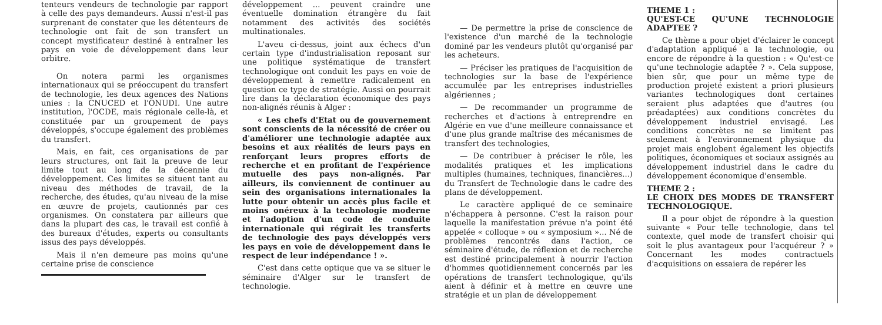tenteurs vendeurs de technologie par rapport à celle des pays demandeurs. Aussi n'est-il pas surprenant de constater que les détenteurs de technologie ont fait de son transfert un concept mystificateur destiné à entraîner les pays en voie de développement dans leur orbitre.
On notera parmi les organismes internationaux qui se préoccupent du transfert de technologie, les deux agences des Nations unies : la CNUCED et l'ONUDI. Une autre institution, l'OCDE, mais régionale celle-là, et constituée par un groupement de pays développés, s'occupe également des problèmes du transfert.
Mais, en fait, ces organisations de par leurs structures, ont fait la preuve de leur limite tout au long de la décennie du développement. Ces limites se situent tant au niveau des méthodes de travail, de la recherche, des études, qu'au niveau de la mise en œuvre de projets, cautionnés par ces organismes. On constatera par ailleurs que dans la plupart des cas, le travail est confié à des bureaux d'études, experts ou consultants issus des pays développés.
Mais il n'en demeure pas moins qu'une certaine prise de conscience
développement ... peuvent craindre une éventuelle domination étrangère du fait notamment des activités des sociétés multinationales.
L'aveu ci-dessus, joint aux échecs d'un certain type d'industrialisation reposant sur une politique systématique de transfert technologique ont conduit les pays en voie de développement à remettre radicalement en question ce type de stratégie. Aussi on pourrait lire dans la déclaration économique des pays non-alignés réunis à Alger :
« Les chefs d'Etat ou de gouvernement sont conscients de la nécessité de créer ou d'améliorer une technologie adaptée aux besoins et aux réalités de leurs pays en renforçant leurs propres efforts de recherche et en profitant de l'expérience mutuelle des pays non-alignés. Par ailleurs, ils conviennent de continuer au sein des organisations internationales la lutte pour obtenir un accès plus facile et moins onéreux à la technologie moderne et l'adoption d'un code de conduite internationale qui régirait les transferts de technologie des pays développés vers les pays en voie de développement dans le respect de leur indépendance ! ».
C'est dans cette optique que va se situer le séminaire d'Alger sur le transfert de technologie.
— De permettre la prise de conscience de l'existence d'un marché de la technologie dominé par les vendeurs plutôt qu'organisé par les acheteurs.
— Préciser les pratiques de l'acquisition de technologies sur la base de l'expérience accumulée par les entreprises industrielles algériennes ;
— De recommander un programme de recherches et d'actions à entreprendre en Algérie en vue d'une meilleure connaissance et d'une plus grande maîtrise des mécanismes de transfert des technologies,
— De contribuer à préciser le rôle, les modalités pratiques et les implications multiples (humaines, techniques, financières...) du Transfert de Technologie dans le cadre des plans de développement.
Le caractère appliqué de ce seminaire n'échappera à personne. C'est la raison pour laquelle la manifestation prévue n'a point été appelée « colloque » ou « symposium »... Né de problèmes rencontrés dans l'action, ce séminaire d'étude, de réflexion et de recherche est destiné principalement à nourrir l'action d'hommes quotidiennement concernés par les opérations de transfert technologique, qu'ils aient à définir et à mettre en œuvre une stratégie et un plan de développement
THEME 1 :
QU'EST-CE QU'UNE TECHNOLOGIE ADAPTEE ?
Ce thème a pour objet d'éclairer le concept d'adaptation appliqué a la technologie, ou encore de répondre à la question : « Qu'est-ce qu'une technologie adaptée ? ». Cela suppose, bien sûr, que pour un même type de production projeté existent a priori plusieurs variantes technologiques dont certaines seraient plus adaptées que d'autres (ou préadaptées) aux conditions concrètes du développement industriel envisagé. Les conditions concrètes ne se limitent pas seulement à l'environnement physique du projet mais englobent également les objectifs politiques, économiques et sociaux assignés au développement industriel dans le cadre du développement économique d'ensemble.
THEME 2 :
LE CHOIX DES MODES DE TRANSFERT TECHNOLOGIQUE.
Il a pour objet de répondre à la question suivante « Pour telle technologie, dans tel contexte, quel mode de transfert choisir qui soit le plus avantageux pour l'acquéreur ? » Concernant les modes contractuels d'acquisitions on essaiera de repérer les